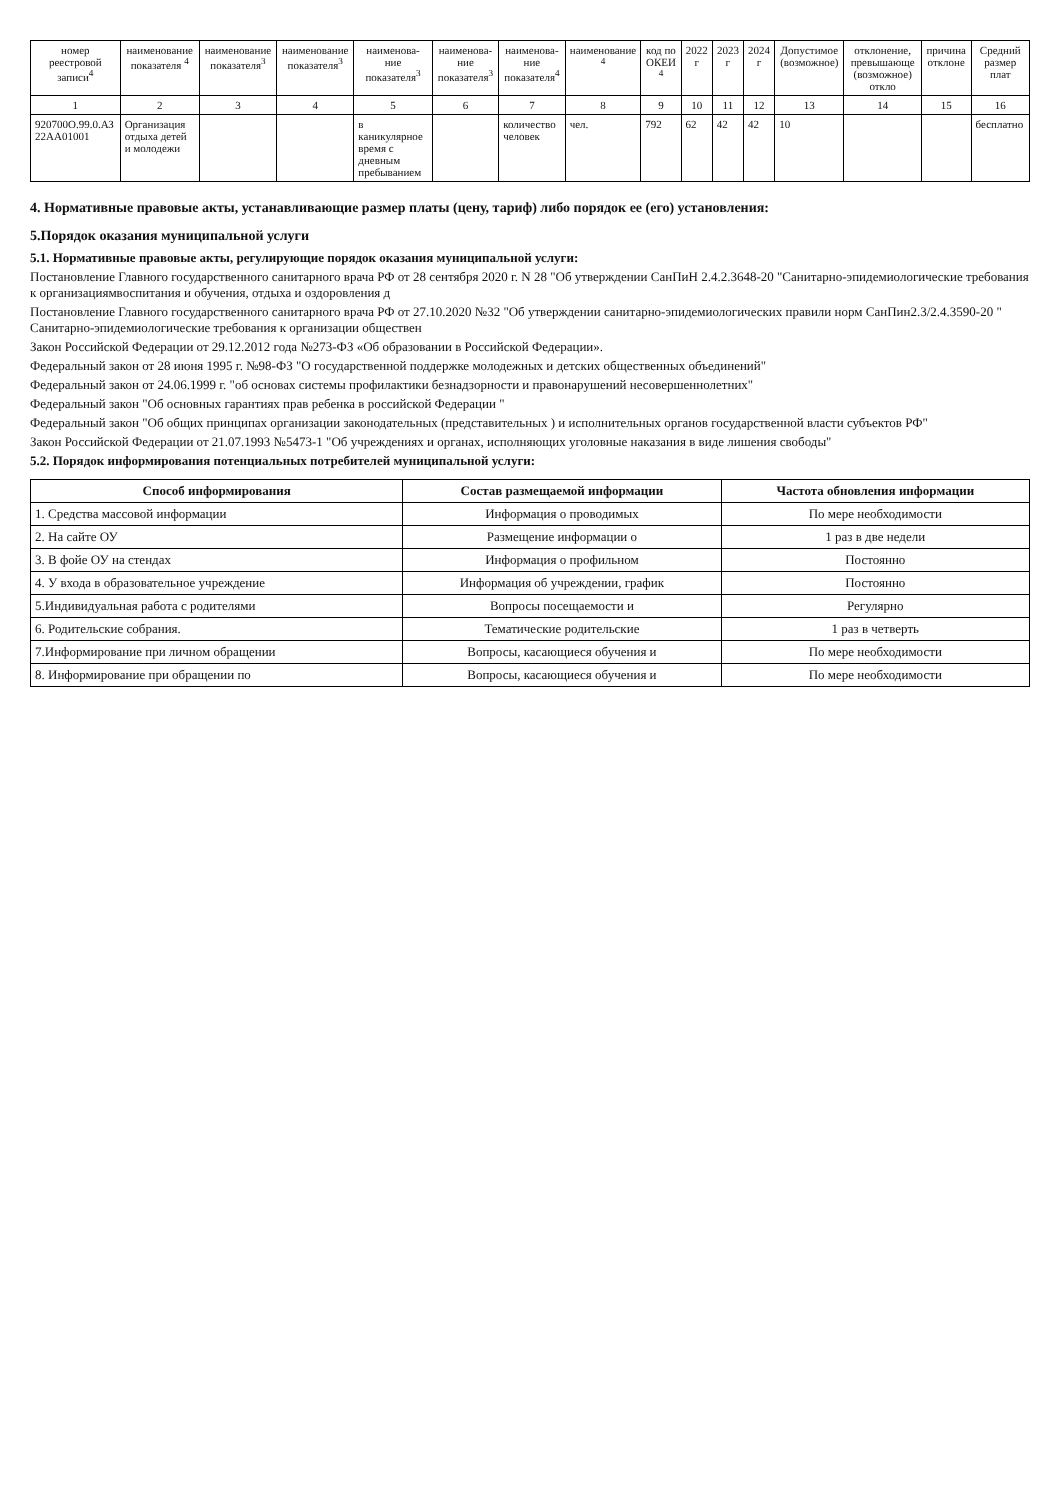| номер реестровой записи<sup>4</sup> | наименование показателя <sup>4</sup> | наименование показателя<sup>3</sup> | наименование показателя<sup>3</sup> | наименова-ние показателя<sup>3</sup> | наименова-ние показателя<sup>3</sup> | наименова-ние показателя<sup>4</sup> | наименование <sup>4</sup> | код по ОКЕИ <sup>4</sup> | 2022 г | 2023 г | 2024 г | Допустимое (возможное) | отклонение, превышающе (возможное) откло | причина отклоне | Средний размер плат |
| --- | --- | --- | --- | --- | --- | --- | --- | --- | --- | --- | --- | --- | --- | --- | --- |
| 1 | 2 | 3 | 4 | 5 | 6 | 7 | 8 | 9 | 10 | 11 | 12 | 13 | 14 | 15 | 16 |
| 920700О.99.0.АЗ 22АА01001 | Организация отдыха детей и молодежи | | | в каникулярное время с дневным пребыванием | | количество человек | чел. | 792 | 62 | 42 | 42 | 10 | | | бесплатно |
4. Нормативные правовые акты, устанавливающие размер платы (цену, тариф) либо порядок ее (его) установления:
5.Порядок оказания муниципальной услуги
5.1. Нормативные правовые акты, регулирующие порядок оказания муниципальной услуги:
Постановление Главного государственного санитарного врача РФ от 28 сентября 2020 г. N 28 "Об утверждении СанПиН 2.4.2.3648-20 "Санитарно-эпидемиологические требования к организациямвоспитания и обучения, отдыха и оздоровления д
Постановление Главного государственного санитарного врача РФ от 27.10.2020 №32 "Об утверждении санитарно-эпидемиологических правили норм СанПин2.3/2.4.3590-20 " Санитарно-эпидемиологические требования к организации обществен
Закон Российской Федерации от 29.12.2012 года №273-ФЗ «Об образовании в Российской Федерации».
Федеральный закон от 28 июня 1995 г. №98-ФЗ "О государственной поддержке молодежных и детских общественных объединений"
Федеральный закон от 24.06.1999 г. "об основах системы профилактики безнадзорности и правонарушений несовершеннолетних"
Федеральный закон "Об основных гарантиях прав ребенка в российской Федерации "
Федеральный закон "Об общих принципах организации законодательных (представительных ) и исполнительных органов государственной власти субъектов РФ"
Закон Российской Федерации от 21.07.1993 №5473-1 "Об учреждениях и органах, исполняющих уголовные наказания в виде лишения свободы"
5.2. Порядок информирования потенциальных потребителей муниципальной услуги:
| Способ информирования | Состав размещаемой информации | Частота обновления информации |
| --- | --- | --- |
| 1. Средства массовой информации | Информация о проводимых | По мере необходимости |
| 2. На сайте ОУ | Размещение информации о | 1 раз в две недели |
| 3. В фойе ОУ на стендах | Информация о профильном | Постоянно |
| 4. У входа в образовательное учреждение | Информация об учреждении, график | Постоянно |
| 5.Индивидуальная работа с родителями | Вопросы посещаемости и | Регулярно |
| 6. Родительские собрания. | Тематические родительские | 1 раз в четверть |
| 7.Информирование при личном обращении | Вопросы, касающиеся обучения и | По мере необходимости |
| 8. Информирование при обращении по | Вопросы, касающиеся обучения и | По мере необходимости |